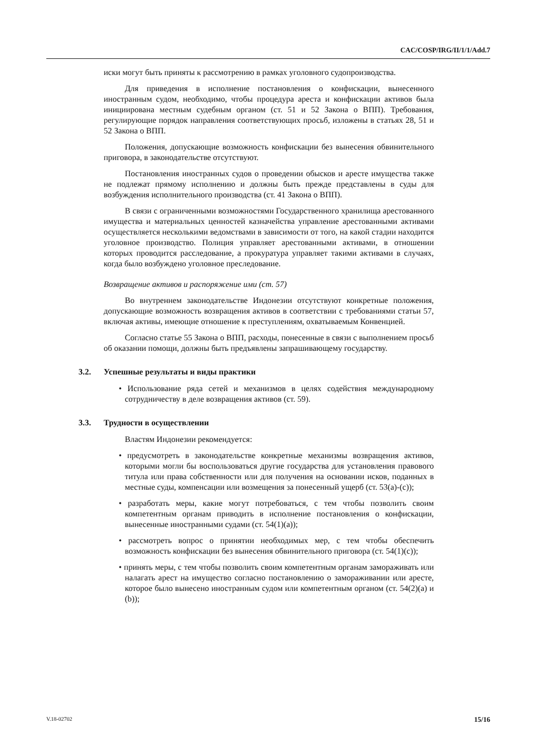CAC/COSP/IRG/II/1/1/Add.7
иски могут быть приняты к рассмотрению в рамках уголовного судопроизводства.
Для приведения в исполнение постановления о конфискации, вынесенного иностранным судом, необходимо, чтобы процедура ареста и конфискации активов была инициирована местным судебным органом (ст. 51 и 52 Закона о ВПП). Требования, регулирующие порядок направления соответствующих просьб, изложены в статьях 28, 51 и 52 Закона о ВПП.
Положения, допускающие возможность конфискации без вынесения обвинительного приговора, в законодательстве отсутствуют.
Постановления иностранных судов о проведении обысков и аресте имущества также не подлежат прямому исполнению и должны быть прежде представлены в суды для возбуждения исполнительного производства (ст. 41 Закона о ВПП).
В связи с ограниченными возможностями Государственного хранилища арестованного имущества и материальных ценностей казначейства управление арестованными активами осуществляется несколькими ведомствами в зависимости от того, на какой стадии находится уголовное производство. Полиция управляет арестованными активами, в отношении которых проводится расследование, а прокуратура управляет такими активами в случаях, когда было возбуждено уголовное преследование.
Возвращение активов и распоряжение ими (ст. 57)
Во внутреннем законодательстве Индонезии отсутствуют конкретные положения, допускающие возможность возвращения активов в соответствии с требованиями статьи 57, включая активы, имеющие отношение к преступлениям, охватываемым Конвенцией.
Согласно статье 55 Закона о ВПП, расходы, понесенные в связи с выполнением просьб об оказании помощи, должны быть предъявлены запрашивающему государству.
3.2. Успешные результаты и виды практики
• Использование ряда сетей и механизмов в целях содействия международному сотрудничеству в деле возвращения активов (ст. 59).
3.3. Трудности в осуществлении
Властям Индонезии рекомендуется:
• предусмотреть в законодательстве конкретные механизмы возвращения активов, которыми могли бы воспользоваться другие государства для установления правового титула или права собственности или для получения на основании исков, поданных в местные суды, компенсации или возмещения за понесенный ущерб (ст. 53(a)-(c));
• разработать меры, какие могут потребоваться, с тем чтобы позволить своим компетентным органам приводить в исполнение постановления о конфискации, вынесенные иностранными судами (ст. 54(1)(a));
• рассмотреть вопрос о принятии необходимых мер, с тем чтобы обеспечить возможность конфискации без вынесения обвинительного приговора (ст. 54(1)(c));
• принять меры, с тем чтобы позволить своим компетентным органам замораживать или налагать арест на имущество согласно постановлению о замораживании или аресте, которое было вынесено иностранным судом или компетентным органом (ст. 54(2)(a) и (b));
V.18-02702 15/16